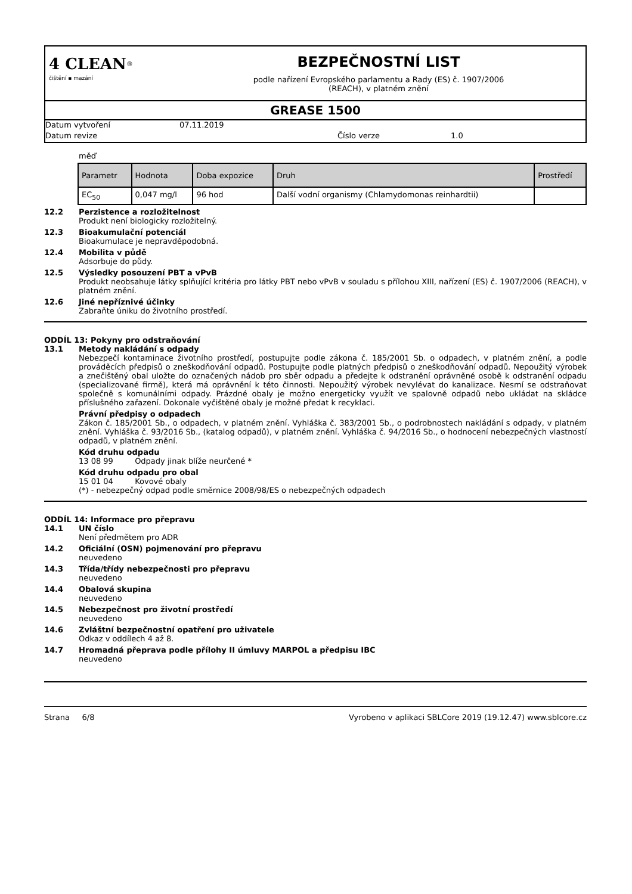4 CLEAN<sup>®</sup>
čištění ▪ mazání
BEZPEČNOSTNÍ LIST
podle nařízení Evropského parlamentu a Rady (ES) č. 1907/2006
(REACH), v platném znění
GREASE 1500
Datum vytvoření 07.11.2019
Datum revize Číslo verze 1.0
měď
| Parametr | Hodnota | Doba expozice | Druh | Prostředí |
| --- | --- | --- | --- | --- |
| EC<sub>50</sub> | 0,047 mg/l | 96 hod | Další vodní organismy (Chlamydomonas reinhardtii) | |
12.2 Perzistence a rozložitelnost
Produkt není biologicky rozložitelný.
12.3 Bioakumulační potenciál
Bioakumulace je nepravděpodobná.
12.4 Mobilita v půdě
Adsorbuje do půdy.
12.5 Výsledky posouzení PBT a vPvB
Produkt neobsahuje látky splňující kritéria pro látky PBT nebo vPvB v souladu s přílohou XIII, nařízení (ES) č. 1907/2006 (REACH), v platném znění.
12.6 Jiné nepříznivé účinky
Zabraňte úniku do životního prostředí.
ODDÍL 13: Pokyny pro odstraňování
13.1 Metody nakládání s odpady
Nebezpečí kontaminace životního prostředí, postupujte podle zákona č. 185/2001 Sb. o odpadech, v platném znění, a podle prováděcích předpisů o zneškodňování odpadů. Postupujte podle platných předpisů o zneškodňování odpadů. Nepoužitý výrobek a znečištěný obal uložte do označených nádob pro sběr odpadu a předejte k odstranění oprávněné osobě k odstranění odpadu (specializované firmě), která má oprávnění k této činnosti. Nepoužitý výrobek nevylévat do kanalizace. Nesmí se odstraňovat společně s komunálními odpady. Prázdné obaly je možno energeticky využít ve spalovně odpadů nebo ukládat na skládce příslušného zařazení. Dokonale vyčištěné obaly je možné předat k recyklaci.
Právní předpisy o odpadech
Zákon č. 185/2001 Sb., o odpadech, v platném znění. Vyhláška č. 383/2001 Sb., o podrobnostech nakládání s odpady, v platném znění. Vyhláška č. 93/2016 Sb., (katalog odpadů), v platném znění. Vyhláška č. 94/2016 Sb., o hodnocení nebezpečných vlastností odpadů, v platném znění.
Kód druhu odpadu
13 08 99 Odpady jinak blíže neurčené *
Kód druhu odpadu pro obal
15 01 04 Kovové obaly
(*) - nebezpečný odpad podle směrnice 2008/98/ES o nebezpečných odpadech
ODDÍL 14: Informace pro přepravu
14.1 UN číslo
Není předmětem pro ADR
14.2 Oficiální (OSN) pojmenování pro přepravu
neuvedeno
14.3 Třída/třídy nebezpečnosti pro přepravu
neuvedeno
14.4 Obalová skupina
neuvedeno
14.5 Nebezpečnost pro životní prostředí
neuvedeno
14.6 Zvláštní bezpečnostní opatření pro uživatele
Odkaz v oddílech 4 až 8.
14.7 Hromadná přeprava podle přílohy II úmluvy MARPOL a předpisu IBC
neuvedeno
Strana 6/8 Vyrobeno v aplikaci SBLCore 2019 (19.12.47) www.sblcore.cz